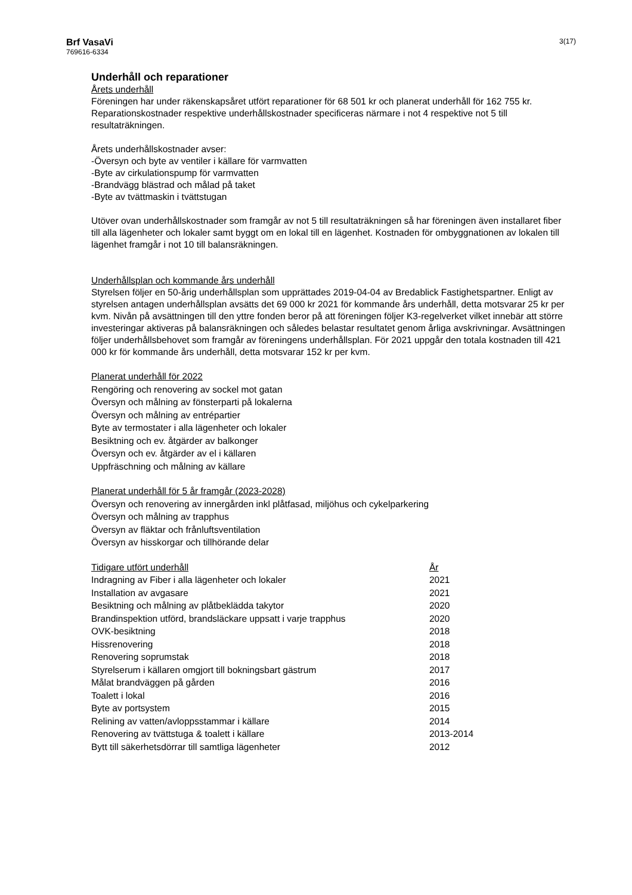Brf VasaVi
769616-6334
3(17)
Underhåll och reparationer
Årets underhåll
Föreningen har under räkenskapsåret utfört reparationer för 68 501 kr och planerat underhåll för 162 755 kr. Reparationskostnader respektive underhållskostnader specificeras närmare i not 4 respektive not 5 till resultaträkningen.
Årets underhållskostnader avser:
-Översyn och byte av ventiler i källare för varmvatten
-Byte av cirkulationspump för varmvatten
-Brandvägg blästrad och målad på taket
-Byte av tvättmaskin i tvättstugan
Utöver ovan underhållskostnader som framgår av not 5 till resultaträkningen så har föreningen även installaret fiber till alla lägenheter och lokaler samt byggt om en lokal till en lägenhet. Kostnaden för ombyggnationen av lokalen till lägenhet framgår i not 10 till balansräkningen.
Underhållsplan och kommande års underhåll
Styrelsen följer en 50-årig underhållsplan som upprättades 2019-04-04 av Bredablick Fastighetspartner. Enligt av styrelsen antagen underhållsplan avsätts det 69 000 kr 2021 för kommande års underhåll, detta motsvarar 25 kr per kvm. Nivån på avsättningen till den yttre fonden beror på att föreningen följer K3-regelverket vilket innebär att större investeringar aktiveras på balansräkningen och således belastar resultatet genom årliga avskrivningar. Avsättningen följer underhållsbehovet som framgår av föreningens underhållsplan. För 2021 uppgår den totala kostnaden till 421 000 kr för kommande års underhåll, detta motsvarar 152 kr per kvm.
Planerat underhåll för 2022
Rengöring och renovering av sockel mot gatan
Översyn och målning av fönsterparti på lokalerna
Översyn och målning av entrépartier
Byte av termostater i alla lägenheter och lokaler
Besiktning och ev. åtgärder av balkonger
Översyn och ev. åtgärder av el i källaren
Uppfräschning och målning av källare
Planerat underhåll för 5 år framgår (2023-2028)
Översyn och renovering av innergården inkl plåtfasad, miljöhus och cykelparkering
Översyn och målning av trapphus
Översyn av fläktar och frånluftsventilation
Översyn av hisskorgar och tillhörande delar
| Tidigare utfört underhåll | År |
| --- | --- |
| Indragning av Fiber i alla lägenheter och lokaler | 2021 |
| Installation av avgasare | 2021 |
| Besiktning och målning av plåtbeklädda takytor | 2020 |
| Brandinspektion utförd, brandsläckare uppsatt i varje trapphus | 2020 |
| OVK-besiktning | 2018 |
| Hissrenovering | 2018 |
| Renovering soprumstak | 2018 |
| Styrelserum i källaren omgjort till bokningsbart gästrum | 2017 |
| Målat brandväggen på gården | 2016 |
| Toalett i lokal | 2016 |
| Byte av portsystem | 2015 |
| Relining av vatten/avloppsstammar i källare | 2014 |
| Renovering av tvättstuga & toalett i källare | 2013-2014 |
| Bytt till säkerhetsdörrar till samtliga lägenheter | 2012 |